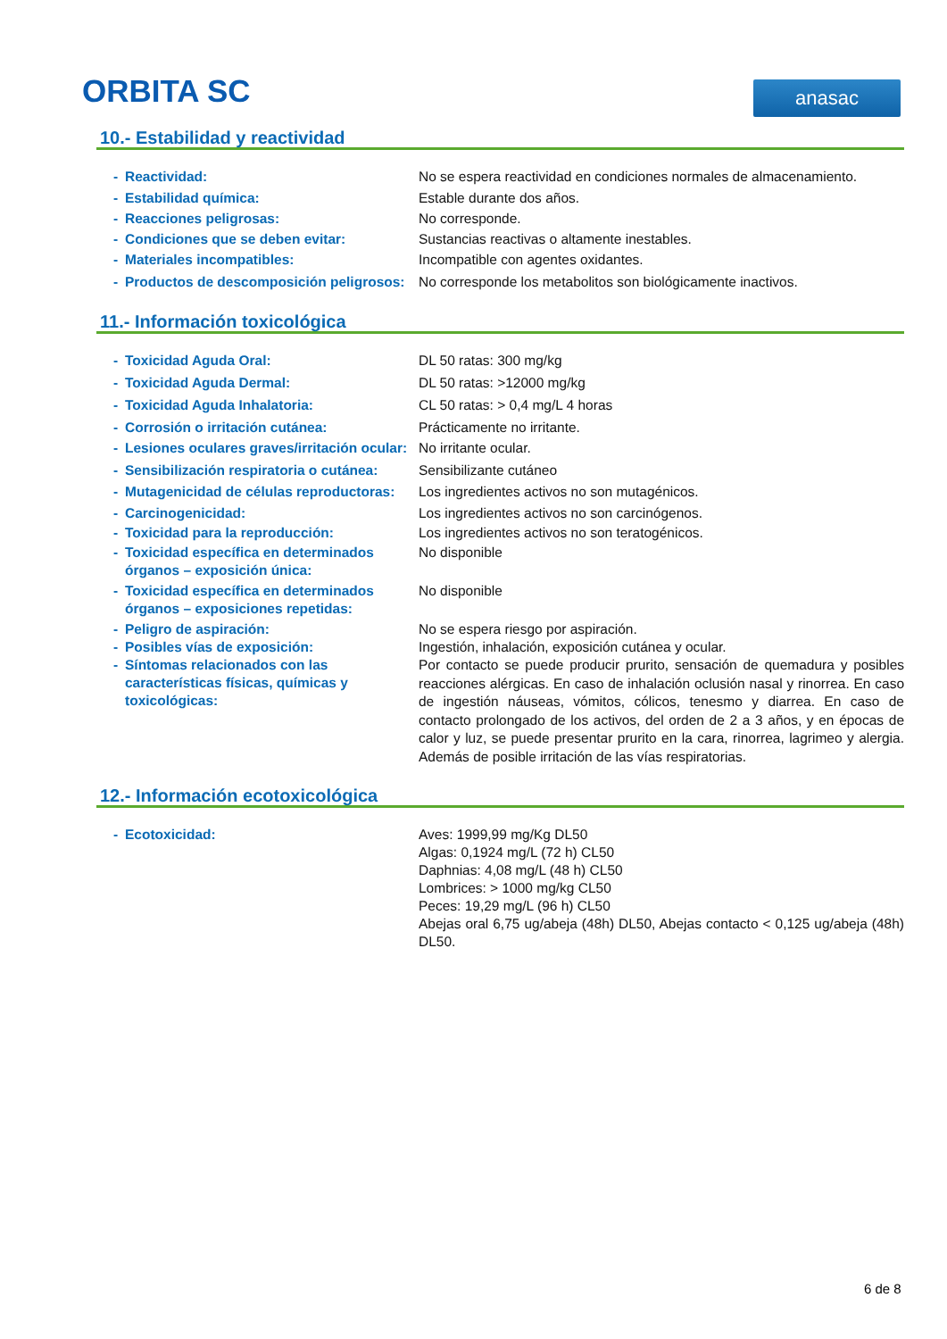ORBITA SC anasac
10.- Estabilidad y reactividad
- Reactividad: No se espera reactividad en condiciones normales de almacenamiento.
- Estabilidad química: Estable durante dos años.
- Reacciones peligrosas: No corresponde.
- Condiciones que se deben evitar: Sustancias reactivas o altamente inestables.
- Materiales incompatibles: Incompatible con agentes oxidantes.
- Productos de descomposición peligrosos:
No corresponde los metabolitos son biológicamente inactivos.
11.- Información toxicológica
- Toxicidad Aguda Oral: DL 50 ratas: 300 mg/kg
- Toxicidad Aguda Dermal: DL 50 ratas: >12000 mg/kg
- Toxicidad Aguda Inhalatoria: CL 50 ratas: > 0,4 mg/L 4 horas
- Corrosión o irritación cutánea: Prácticamente no irritante.
- Lesiones oculares graves/irritación ocular:
No irritante ocular.
- Sensibilización respiratoria o cutánea:
Sensibilizante cutáneo
- Mutagenicidad de células reproductoras: Los ingredientes activos no son mutagénicos.
- Carcinogenicidad: Los ingredientes activos no son carcinógenos.
- Toxicidad para la reproducción: Los ingredientes activos no son teratogénicos.
- Toxicidad específica en determinados órganos – exposición única:
No disponible
- Toxicidad específica en determinados órganos – exposiciones repetidas:
No disponible
- Peligro de aspiración: No se espera riesgo por aspiración.
- Posibles vías de exposición: Ingestión, inhalación, exposición cutánea y ocular.
- Síntomas relacionados con las características físicas, químicas y toxicológicas:
Por contacto se puede producir prurito, sensación de quemadura y posibles reacciones alérgicas. En caso de inhalación oclusión nasal y rinorrea. En caso de ingestión náuseas, vómitos, cólicos, tenesmo y diarrea. En caso de contacto prolongado de los activos, del orden de 2 a 3 años, y en épocas de calor y luz, se puede presentar prurito en la cara, rinorrea, lagrimeo y alergia. Además de posible irritación de las vías respiratorias.
12.- Información ecotoxicológica
- Ecotoxicidad: Aves: 1999,99 mg/Kg DL50
Algas: 0,1924 mg/L (72 h) CL50
Daphnias: 4,08 mg/L (48 h) CL50
Lombrices: > 1000 mg/kg CL50
Peces: 19,29 mg/L (96 h) CL50
Abejas oral 6,75 ug/abeja (48h) DL50, Abejas contacto < 0,125 ug/abeja (48h) DL50.
6 de 8